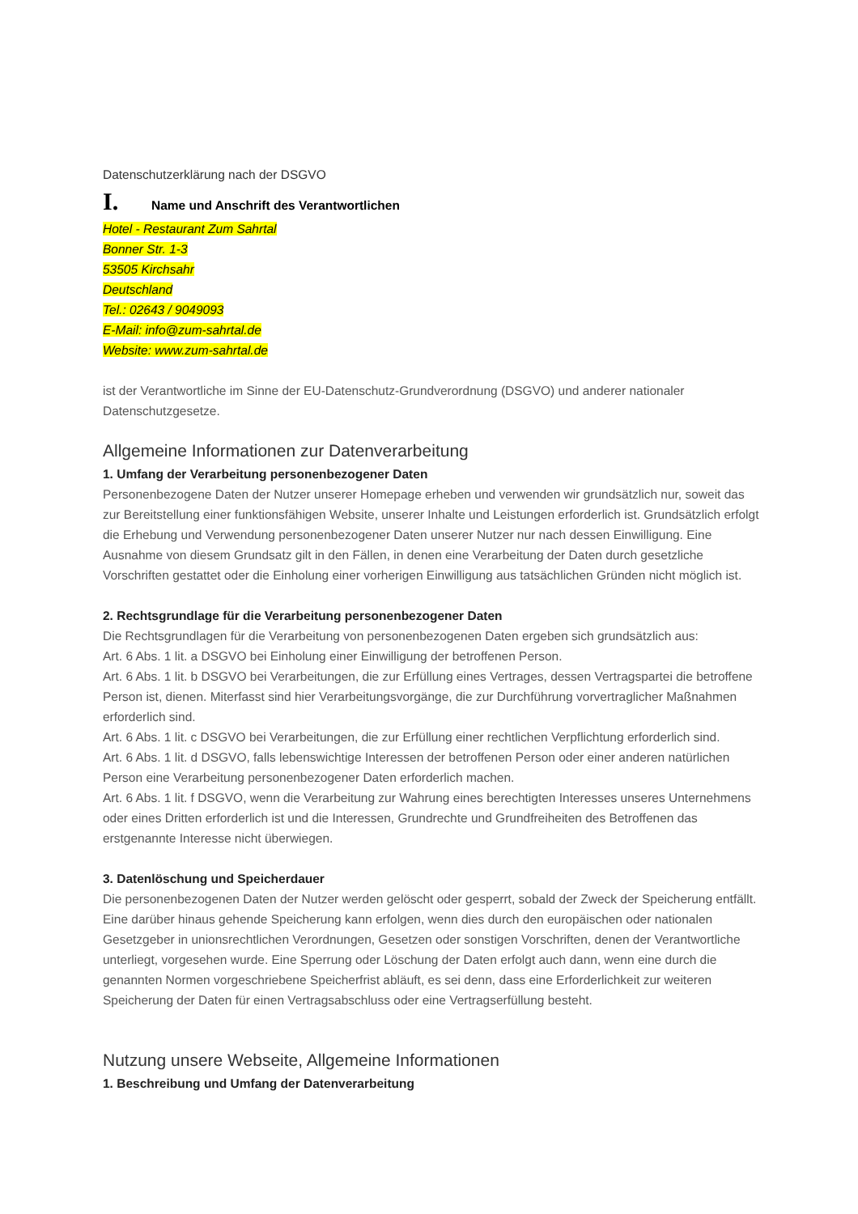Datenschutzerklärung nach der DSGVO
I. Name und Anschrift des Verantwortlichen
Hotel - Restaurant Zum Sahrtal
Bonner Str. 1-3
53505 Kirchsahr
Deutschland
Tel.: 02643 / 9049093
E-Mail: info@zum-sahrtal.de
Website: www.zum-sahrtal.de
ist der Verantwortliche im Sinne der EU-Datenschutz-Grundverordnung (DSGVO) und anderer nationaler Datenschutzgesetze.
Allgemeine Informationen zur Datenverarbeitung
1. Umfang der Verarbeitung personenbezogener Daten
Personenbezogene Daten der Nutzer unserer Homepage erheben und verwenden wir grundsätzlich nur, soweit das zur Bereitstellung einer funktionsfähigen Website, unserer Inhalte und Leistungen erforderlich ist. Grundsätzlich erfolgt die Erhebung und Verwendung personenbezogener Daten unserer Nutzer nur nach dessen Einwilligung. Eine Ausnahme von diesem Grundsatz gilt in den Fällen, in denen eine Verarbeitung der Daten durch gesetzliche Vorschriften gestattet oder die Einholung einer vorherigen Einwilligung aus tatsächlichen Gründen nicht möglich ist.
2. Rechtsgrundlage für die Verarbeitung personenbezogener Daten
Die Rechtsgrundlagen für die Verarbeitung von personenbezogenen Daten ergeben sich grundsätzlich aus:
Art. 6 Abs. 1 lit. a DSGVO bei Einholung einer Einwilligung der betroffenen Person.
Art. 6 Abs. 1 lit. b DSGVO bei Verarbeitungen, die zur Erfüllung eines Vertrages, dessen Vertragspartei die betroffene Person ist, dienen. Miterfasst sind hier Verarbeitungsvorgänge, die zur Durchführung vorvertraglicher Maßnahmen erforderlich sind.
Art. 6 Abs. 1 lit. c DSGVO bei Verarbeitungen, die zur Erfüllung einer rechtlichen Verpflichtung erforderlich sind.
Art. 6 Abs. 1 lit. d DSGVO, falls lebenswichtige Interessen der betroffenen Person oder einer anderen natürlichen Person eine Verarbeitung personenbezogener Daten erforderlich machen.
Art. 6 Abs. 1 lit. f DSGVO, wenn die Verarbeitung zur Wahrung eines berechtigten Interesses unseres Unternehmens oder eines Dritten erforderlich ist und die Interessen, Grundrechte und Grundfreiheiten des Betroffenen das erstgenannte Interesse nicht überwiegen.
3. Datenlöschung und Speicherdauer
Die personenbezogenen Daten der Nutzer werden gelöscht oder gesperrt, sobald der Zweck der Speicherung entfällt. Eine darüber hinaus gehende Speicherung kann erfolgen, wenn dies durch den europäischen oder nationalen Gesetzgeber in unionsrechtlichen Verordnungen, Gesetzen oder sonstigen Vorschriften, denen der Verantwortliche unterliegt, vorgesehen wurde. Eine Sperrung oder Löschung der Daten erfolgt auch dann, wenn eine durch die genannten Normen vorgeschriebene Speicherfrist abläuft, es sei denn, dass eine Erforderlichkeit zur weiteren Speicherung der Daten für einen Vertragsabschluss oder eine Vertragserfüllung besteht.
Nutzung unsere Webseite, Allgemeine Informationen
1. Beschreibung und Umfang der Datenverarbeitung